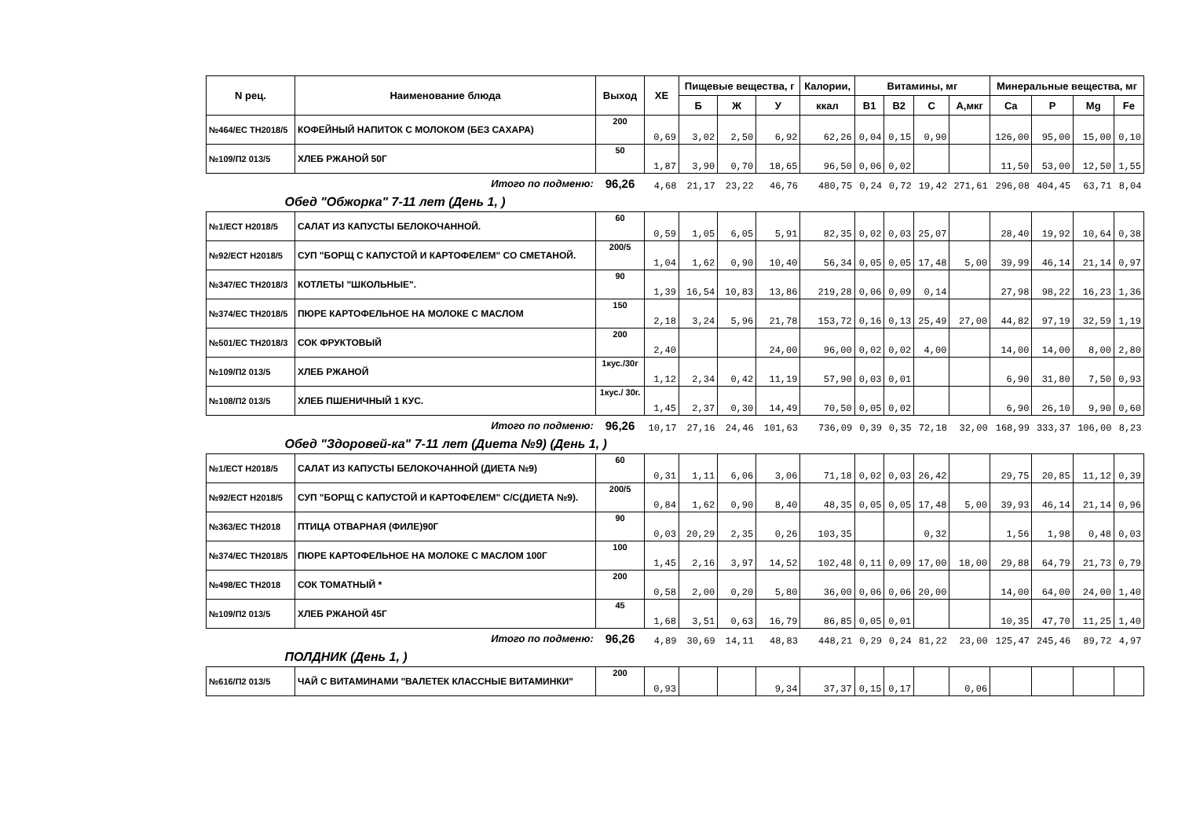| N рец. | Наименование блюда | Выход | ХЕ | Пищевые вещества, г | | | Калории, | Витамины, мг | | | | Минеральные вещества, мг | | | |
| --- | --- | --- | --- | --- | --- | --- | --- | --- | --- | --- | --- | --- | --- | --- | --- |
| | | | | Б | Ж | У | ккал | B1 | B2 | C | А,мкг | Ca | P | Mg | Fe |
| №464/ЕС ТН2018/5 | КОФЕЙНЫЙ НАПИТОК С МОЛОКОМ (БЕЗ САХАРА) | 200 | 0,69 | 3,02 | 2,50 | 6,92 | 62,26 | 0,04 | 0,15 | 0,90 | | 126,00 | 95,00 | 15,00 | 0,10 |
| №109/П2 013/5 | ХЛЕБ РЖАНОЙ 50Г | 50 | 1,87 | 3,90 | 0,70 | 18,65 | 96,50 | 0,06 | 0,02 | | | 11,50 | 53,00 | 12,50 | 1,55 |
| Итого по подменю: | | 96,26 | 4,68 | 21,17 | 23,22 | 46,76 | 480,75 | 0,24 | 0,72 | 19,42 | 271,61 | 296,08 | 404,45 | 63,71 | 8,04 |
| Обед "Обжорка" 7-11 лет (День 1, ) | | | | | | | | | | | | | | | |
| №1/ЕСТ Н2018/5 | САЛАТ ИЗ КАПУСТЫ БЕЛОКОЧАННОЙ. | 60 | 0,59 | 1,05 | 6,05 | 5,91 | 82,35 | 0,02 | 0,03 | 25,07 | | 28,40 | 19,92 | 10,64 | 0,38 |
| №92/ЕСТ Н2018/5 | СУП "БОРЩ С КАПУСТОЙ И КАРТОФЕЛЕМ" СО СМЕТАНОЙ. | 200/5 | 1,04 | 1,62 | 0,90 | 10,40 | 56,34 | 0,05 | 0,05 | 17,48 | 5,00 | 39,99 | 46,14 | 21,14 | 0,97 |
| №347/ЕС ТН2018/3 | КОТЛЕТЫ "ШКОЛЬНЫЕ". | 90 | 1,39 | 16,54 | 10,83 | 13,86 | 219,28 | 0,06 | 0,09 | 0,14 | | 27,98 | 98,22 | 16,23 | 1,36 |
| №374/ЕС ТН2018/5 | ПЮРЕ КАРТОФЕЛЬНОЕ НА МОЛОКЕ С МАСЛОМ | 150 | 2,18 | 3,24 | 5,96 | 21,78 | 153,72 | 0,16 | 0,13 | 25,49 | 27,00 | 44,82 | 97,19 | 32,59 | 1,19 |
| №501/ЕС ТН2018/3 | СОК ФРУКТОВЫЙ | 200 | 2,40 | | | 24,00 | 96,00 | 0,02 | 0,02 | 4,00 | | 14,00 | 14,00 | 8,00 | 2,80 |
| №109/П2 013/5 | ХЛЕБ РЖАНОЙ | 1кус./30г | 1,12 | 2,34 | 0,42 | 11,19 | 57,90 | 0,03 | 0,01 | | | 6,90 | 31,80 | 7,50 | 0,93 |
| №108/П2 013/5 | ХЛЕБ ПШЕНИЧНЫЙ 1 КУС. | 1кус./ 30г. | 1,45 | 2,37 | 0,30 | 14,49 | 70,50 | 0,05 | 0,02 | | | 6,90 | 26,10 | 9,90 | 0,60 |
| Итого по подменю: | | 96,26 | 10,17 | 27,16 | 24,46 | 101,63 | 736,09 | 0,39 | 0,35 | 72,18 | 32,00 | 168,99 | 333,37 | 106,00 | 8,23 |
| Обед "Здоровей-ка" 7-11 лет (Диета №9) (День 1, ) | | | | | | | | | | | | | | | |
| №1/ЕСТ Н2018/5 | САЛАТ ИЗ КАПУСТЫ БЕЛОКОЧАННОЙ (ДИЕТА №9) | 60 | 0,31 | 1,11 | 6,06 | 3,06 | 71,18 | 0,02 | 0,03 | 26,42 | | 29,75 | 20,85 | 11,12 | 0,39 |
| №92/ЕСТ Н2018/5 | СУП "БОРЩ С КАПУСТОЙ И КАРТОФЕЛЕМ" С/С(ДИЕТА №9). | 200/5 | 0,84 | 1,62 | 0,90 | 8,40 | 48,35 | 0,05 | 0,05 | 17,48 | 5,00 | 39,93 | 46,14 | 21,14 | 0,96 |
| №363/ЕС ТН2018 | ПТИЦА ОТВАРНАЯ (ФИЛЕ)90Г | 90 | 0,03 | 20,29 | 2,35 | 0,26 | 103,35 | | | 0,32 | | 1,56 | 1,98 | 0,48 | 0,03 |
| №374/ЕС ТН2018/5 | ПЮРЕ КАРТОФЕЛЬНОЕ НА МОЛОКЕ С МАСЛОМ 100Г | 100 | 1,45 | 2,16 | 3,97 | 14,52 | 102,48 | 0,11 | 0,09 | 17,00 | 18,00 | 29,88 | 64,79 | 21,73 | 0,79 |
| №498/ЕС ТН2018 | СОК ТОМАТНЫЙ * | 200 | 0,58 | 2,00 | 0,20 | 5,80 | 36,00 | 0,06 | 0,06 | 20,00 | | 14,00 | 64,00 | 24,00 | 1,40 |
| №109/П2 013/5 | ХЛЕБ РЖАНОЙ 45Г | 45 | 1,68 | 3,51 | 0,63 | 16,79 | 86,85 | 0,05 | 0,01 | | | 10,35 | 47,70 | 11,25 | 1,40 |
| Итого по подменю: | | 96,26 | 4,89 | 30,69 | 14,11 | 48,83 | 448,21 | 0,29 | 0,24 | 81,22 | 23,00 | 125,47 | 245,46 | 89,72 | 4,97 |
| ПОЛДНИК (День 1, ) | | | | | | | | | | | | | | | |
| №616/П2 013/5 | ЧАЙ С ВИТАМИНАМИ "ВАЛЕТЕК КЛАССНЫЕ ВИТАМИНКИ" | 200 | 0,93 | | | 9,34 | 37,37 | 0,15 | 0,17 | | 0,06 | | | | |